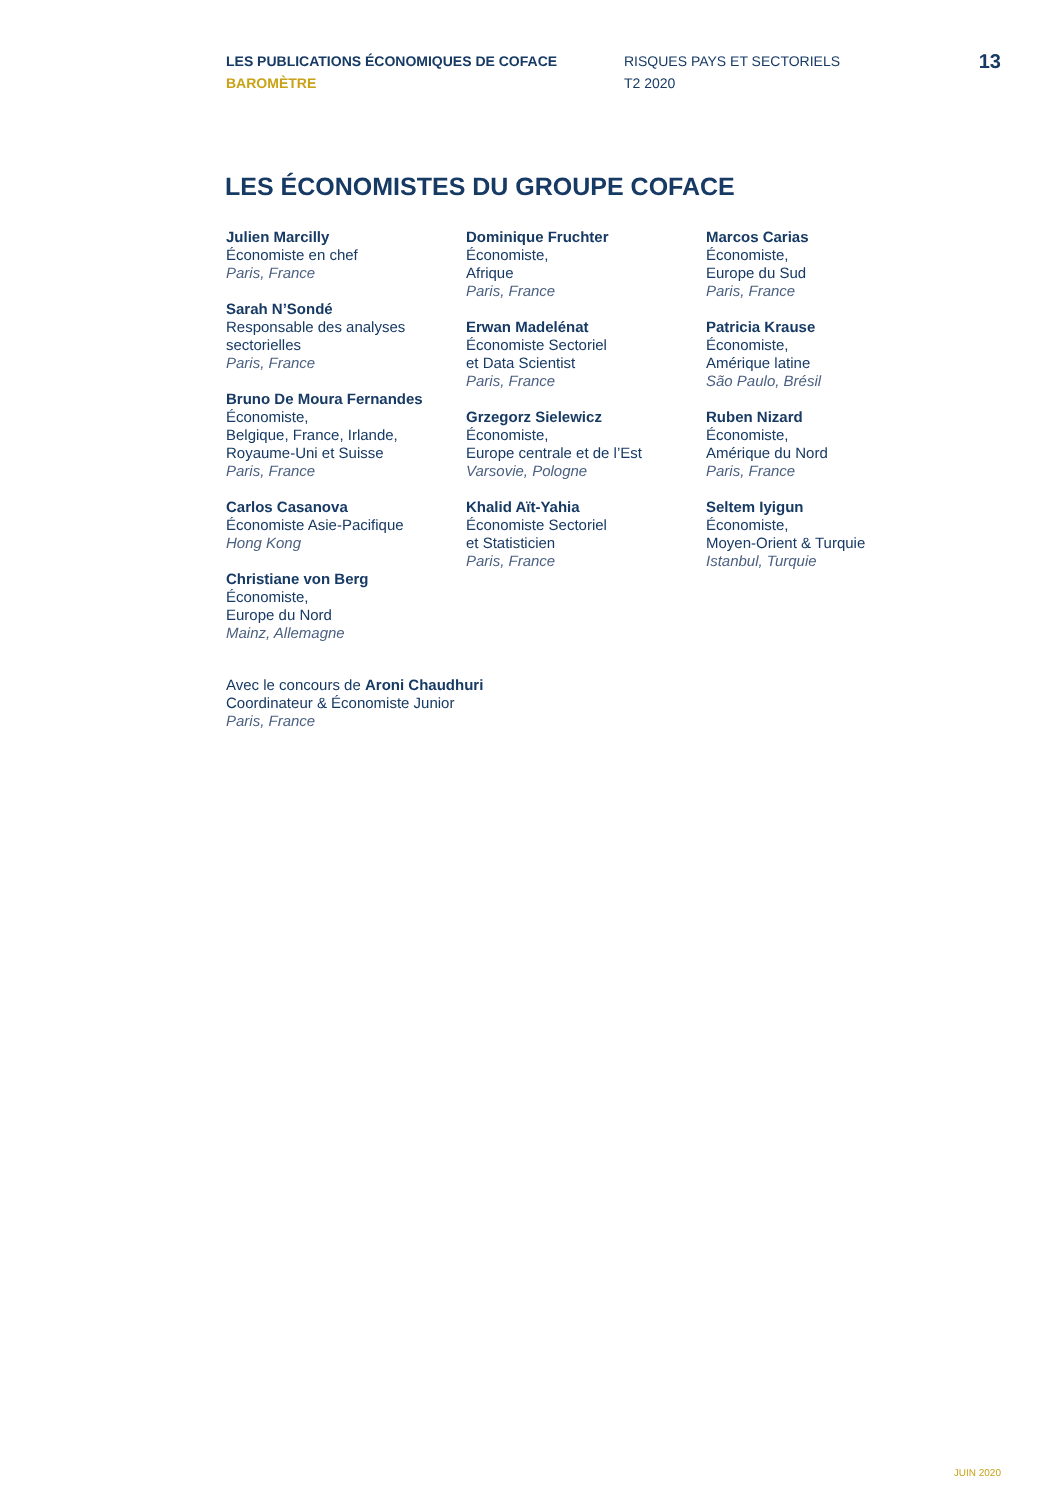LES PUBLICATIONS ÉCONOMIQUES DE COFACE
BAROMÈTRE
RISQUES PAYS ET SECTORIELS
T2 2020
13
LES ÉCONOMISTES DU GROUPE COFACE
Julien Marcilly
Économiste en chef
Paris, France
Sarah N’Sondé
Responsable des analyses sectorielles
Paris, France
Bruno De Moura Fernandes
Économiste,
Belgique, France, Irlande, Royaume-Uni et Suisse
Paris, France
Carlos Casanova
Économiste Asie-Pacifique
Hong Kong
Christiane von Berg
Économiste,
Europe du Nord
Mainz, Allemagne
Dominique Fruchter
Économiste,
Afrique
Paris, France
Erwan Madelénat
Économiste Sectoriel
et Data Scientist
Paris, France
Grzegorz Sielewicz
Économiste,
Europe centrale et de l’Est
Varsovie, Pologne
Khalid Aït-Yahia
Économiste Sectoriel
et Statisticien
Paris, France
Marcos Carias
Économiste,
Europe du Sud
Paris, France
Patricia Krause
Économiste,
Amérique latine
São Paulo, Brésil
Ruben Nizard
Économiste,
Amérique du Nord
Paris, France
Seltem Iyigun
Économiste,
Moyen-Orient & Turquie
Istanbul, Turquie
Avec le concours de Aroni Chaudhuri
Coordinateur & Économiste Junior
Paris, France
JUIN 2020